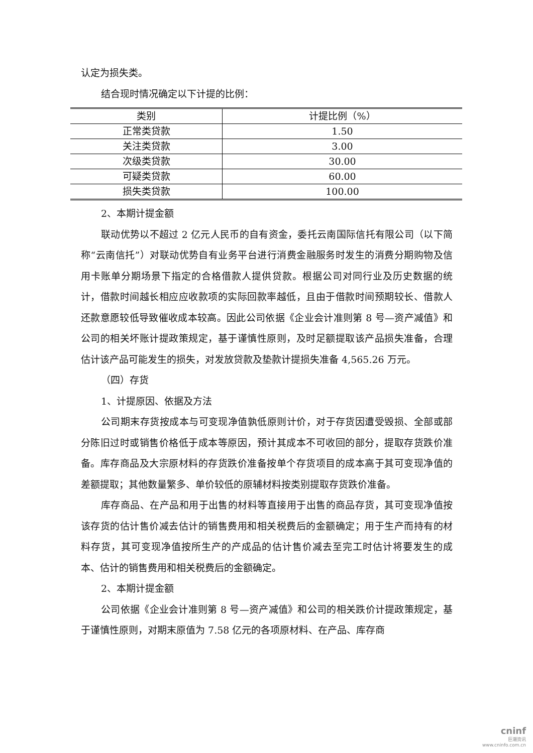认定为损失类。
结合现时情况确定以下计提的比例：
| 类别 | 计提比例（%） |
| --- | --- |
| 正常类贷款 | 1.50 |
| 关注类贷款 | 3.00 |
| 次级类贷款 | 30.00 |
| 可疑类贷款 | 60.00 |
| 损失类贷款 | 100.00 |
2、本期计提金额
联动优势以不超过 2 亿元人民币的自有资金，委托云南国际信托有限公司（以下简称“云南信托”）对联动优势自有业务平台进行消费金融服务时发生的消费分期购物及信用卡账单分期场景下指定的合格借款人提供贷款。根据公司对同行业及历史数据的统计，借款时间越长相应应收款项的实际回款率越低，且由于借款时间预期较长、借款人还款意愿较低导致催收成本较高。因此公司依据《企业会计准则第 8 号—资产减值》和公司的相关坏账计提政策规定，基于谨慎性原则，及时足额提取该产品损失准备，合理估计该产品可能发生的损失，对发放贷款及垫款计提损失准备 4,565.26 万元。
（四）存货
1、计提原因、依据及方法
公司期末存货按成本与可变现净值孰低原则计价，对于存货因遭受毁损、全部或部分陈旧过时或销售价格低于成本等原因，预计其成本不可收回的部分，提取存货跌价准备。库存商品及大宗原材料的存货跌价准备按单个存货项目的成本高于其可变现净值的差额提取；其他数量繁多、单价较低的原辅材料按类别提取存货跌价准备。
库存商品、在产品和用于出售的材料等直接用于出售的商品存货，其可变现净值按该存货的估计售价减去估计的销售费用和相关税费后的金额确定；用于生产而持有的材料存货，其可变现净值按所生产的产成品的估计售价减去至完工时估计将要发生的成本、估计的销售费用和相关税费后的金额确定。
2、本期计提金额
公司依据《企业会计准则第 8 号—资产减值》和公司的相关跌价计提政策规定，基于谨慎性原则，对期末原值为 7.58 亿元的各项原材料、在产品、库存商
cninf
巨潮资讯
www.cninfo.com.cn